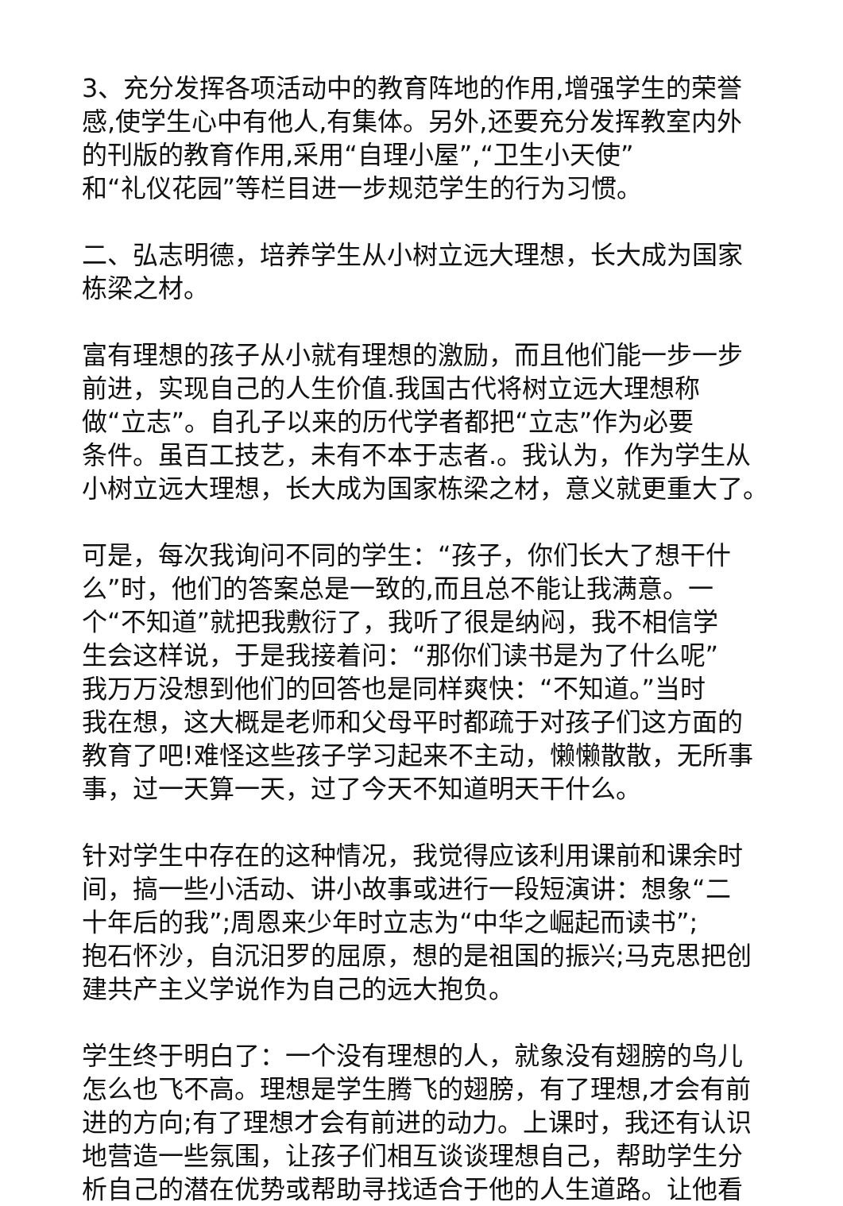3、充分发挥各项活动中的教育阵地的作用,增强学生的荣誉
感,使学生心中有他人,有集体。另外,还要充分发挥教室内外
的刊版的教育作用,采用“自理小屋”,“卫生小天使”
和“礼仪花园”等栏目进一步规范学生的行为习惯。
二、弘志明德，培养学生从小树立远大理想，长大成为国家
栋梁之材。
富有理想的孩子从小就有理想的激励，而且他们能一步一步
前进，实现自己的人生价值.我国古代将树立远大理想称
做“立志”。自孔子以来的历代学者都把“立志”作为必要
条件。虽百工技艺，未有不本于志者.。我认为，作为学生从
小树立远大理想，长大成为国家栋梁之材，意义就更重大了。
可是，每次我询问不同的学生：“孩子，你们长大了想干什
么”时，他们的答案总是一致的,而且总不能让我满意。一
个“不知道”就把我敷衍了，我听了很是纳闷，我不相信学
生会这样说，于是我接着问：“那你们读书是为了什么呢”
我万万没想到他们的回答也是同样爽快：“不知道。”当时
我在想，这大概是老师和父母平时都疏于对孩子们这方面的
教育了吧!难怪这些孩子学习起来不主动，懒懒散散，无所事
事，过一天算一天，过了今天不知道明天干什么。
针对学生中存在的这种情况，我觉得应该利用课前和课余时
间，搞一些小活动、讲小故事或进行一段短演讲：想象“二
十年后的我”;周恩来少年时立志为“中华之崛起而读书”;
抱石怀沙，自沉汨罗的屈原，想的是祖国的振兴;马克思把创
建共产主义学说作为自己的远大抱负。
学生终于明白了：一个没有理想的人，就象没有翅膀的鸟儿
怎么也飞不高。理想是学生腾飞的翅膀，有了理想,才会有前
进的方向;有了理想才会有前进的动力。上课时，我还有认识
地营造一些氛围，让孩子们相互谈谈理想自己，帮助学生分
析自己的潜在优势或帮助寻找适合于他的人生道路。让他看